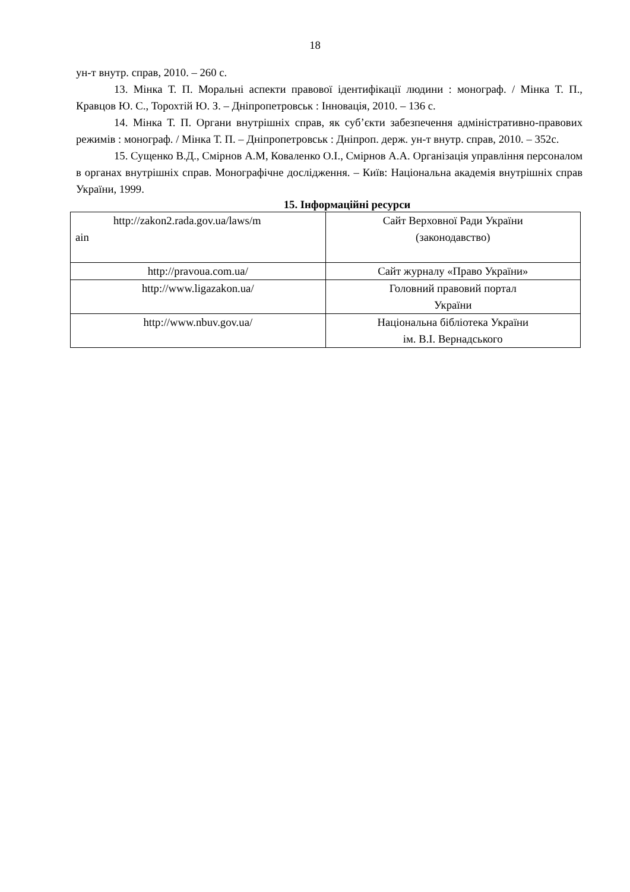18
ун-т внутр. справ, 2010. – 260 с.
13. Мінка Т. П. Моральні аспекти правової ідентифікації людини : монограф. / Мінка Т. П., Кравцов Ю. С., Торохтій Ю. З. – Дніпропетровськ : Інновація, 2010. – 136 с.
14. Мінка Т. П. Органи внутрішніх справ, як суб’єкти забезпечення адміністративно-правових режимів : монограф. / Мінка Т. П. – Дніпропетровськ : Дніпроп. держ. ун-т внутр. справ, 2010. – 352с.
15. Сущенко В.Д., Смірнов А.М, Коваленко О.І., Смірнов А.А. Організація управління персоналом в органах внутрішніх справ. Монографічне дослідження. – Київ: Національна академія внутрішніх справ України, 1999.
15. Інформаційні ресурси
| http://zakon2.rada.gov.ua/laws/m ain | Сайт Верховної Ради України (законодавство) |
| http://pravoua.com.ua/ | Сайт журналу «Право України» |
| http://www.ligazakon.ua/ | Головний правовий портал України |
| http://www.nbuv.gov.ua/ | Національна бібліотека України ім. В.І. Вернадського |